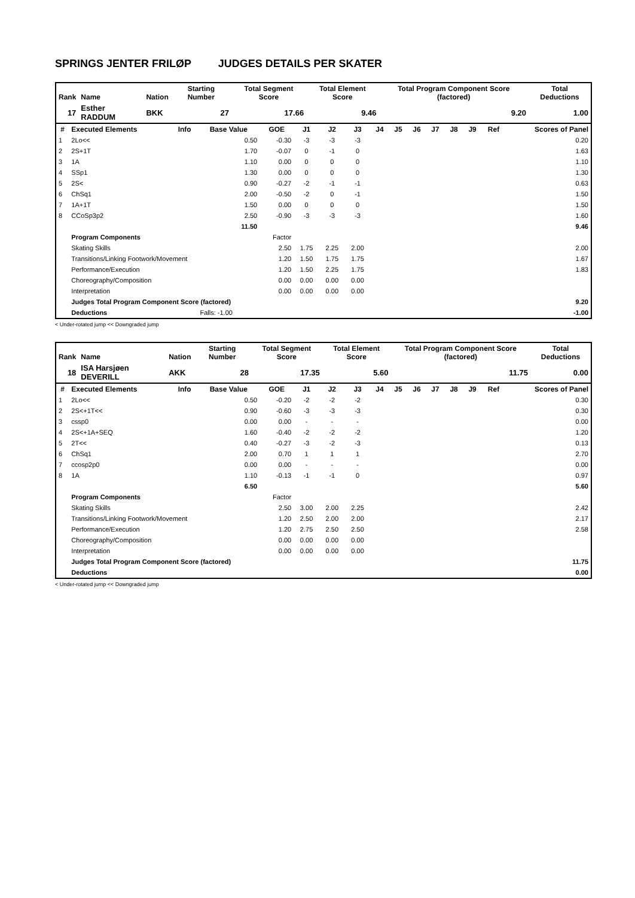SPRINGS JENTER FRILØP JUDGES DETAILS PER SKATER
| Rank | Name | Nation | Starting Number | Total Segment Score | Total Element Score | Total Program Component Score (factored) | Total Deductions |
| --- | --- | --- | --- | --- | --- | --- | --- |
| 17 | Esther RADDUM | BKK | 27 | 17.66 | 9.46 | 9.20 | 1.00 |
| # | Executed Elements | Info | Base Value | GOE | J1 | J2 | J3 | J4 | J5 | J6 | J7 | J8 | J9 | Ref | Scores of Panel |
| --- | --- | --- | --- | --- | --- | --- | --- | --- | --- | --- | --- | --- | --- | --- | --- |
| 1 | 2Lo<< | | 0.50 | -0.30 | -3 | -3 | -3 | | | | | | | | 0.20 |
| 2 | 2S+1T | | 1.70 | -0.07 | 0 | -1 | 0 | | | | | | | | 1.63 |
| 3 | 1A | | 1.10 | 0.00 | 0 | 0 | 0 | | | | | | | | 1.10 |
| 4 | SSp1 | | 1.30 | 0.00 | 0 | 0 | 0 | | | | | | | | 1.30 |
| 5 | 2S< | | 0.90 | -0.27 | -2 | -1 | -1 | | | | | | | | 0.63 |
| 6 | ChSq1 | | 2.00 | -0.50 | -2 | 0 | -1 | | | | | | | | 1.50 |
| 7 | 1A+1T | | 1.50 | 0.00 | 0 | 0 | 0 | | | | | | | | 1.50 |
| 8 | CCoSp3p2 | | 2.50 | -0.90 | -3 | -3 | -3 | | | | | | | | 1.60 |
| | | | 11.50 | | | | | | | | | | | | 9.46 |
| | Program Components | | | Factor | | | | | | | | | | | |
| | Skating Skills | | | 2.50 | 1.75 | 2.25 | 2.00 | | | | | | | | 2.00 |
| | Transitions/Linking Footwork/Movement | | | 1.20 | 1.50 | 1.75 | 1.75 | | | | | | | | 1.67 |
| | Performance/Execution | | | 1.20 | 1.50 | 2.25 | 1.75 | | | | | | | | 1.83 |
| | Choreography/Composition | | | 0.00 | 0.00 | 0.00 | 0.00 | | | | | | | | |
| | Interpretation | | | 0.00 | 0.00 | 0.00 | 0.00 | | | | | | | | |
| | Judges Total Program Component Score (factored) | | | | | | | | | | | | | | 9.20 |
| | Deductions | | Falls: -1.00 | | | | | | | | | | | | -1.00 |
< Under-rotated jump << Downgraded jump
| Rank | Name | Nation | Starting Number | Total Segment Score | Total Element Score | Total Program Component Score (factored) | Total Deductions |
| --- | --- | --- | --- | --- | --- | --- | --- |
| 18 | ISA Harsjøen DEVERILL | AKK | 28 | 17.35 | 5.60 | 11.75 | 0.00 |
| # | Executed Elements | Info | Base Value | GOE | J1 | J2 | J3 | J4 | J5 | J6 | J7 | J8 | J9 | Ref | Scores of Panel |
| --- | --- | --- | --- | --- | --- | --- | --- | --- | --- | --- | --- | --- | --- | --- | --- |
| 1 | 2Lo<< | | 0.50 | -0.20 | -2 | -2 | -2 | | | | | | | | 0.30 |
| 2 | 2S<+1T<< | | 0.90 | -0.60 | -3 | -3 | -3 | | | | | | | | 0.30 |
| 3 | cssp0 | | 0.00 | 0.00 | - | - | - | | | | | | | | 0.00 |
| 4 | 2S<+1A+SEQ | | 1.60 | -0.40 | -2 | -2 | -2 | | | | | | | | 1.20 |
| 5 | 2T<< | | 0.40 | -0.27 | -3 | -2 | -3 | | | | | | | | 0.13 |
| 6 | ChSq1 | | 2.00 | 0.70 | 1 | 1 | 1 | | | | | | | | 2.70 |
| 7 | ccosp2p0 | | 0.00 | 0.00 | - | - | - | | | | | | | | 0.00 |
| 8 | 1A | | 1.10 | -0.13 | -1 | -1 | 0 | | | | | | | | 0.97 |
| | | | 6.50 | | | | | | | | | | | | 5.60 |
| | Program Components | | | Factor | | | | | | | | | | | |
| | Skating Skills | | | 2.50 | 3.00 | 2.00 | 2.25 | | | | | | | | 2.42 |
| | Transitions/Linking Footwork/Movement | | | 1.20 | 2.50 | 2.00 | 2.00 | | | | | | | | 2.17 |
| | Performance/Execution | | | 1.20 | 2.75 | 2.50 | 2.50 | | | | | | | | 2.58 |
| | Choreography/Composition | | | 0.00 | 0.00 | 0.00 | 0.00 | | | | | | | | |
| | Interpretation | | | 0.00 | 0.00 | 0.00 | 0.00 | | | | | | | | |
| | Judges Total Program Component Score (factored) | | | | | | | | | | | | | | 11.75 |
| | Deductions | | | | | | | | | | | | | | 0.00 |
< Under-rotated jump << Downgraded jump